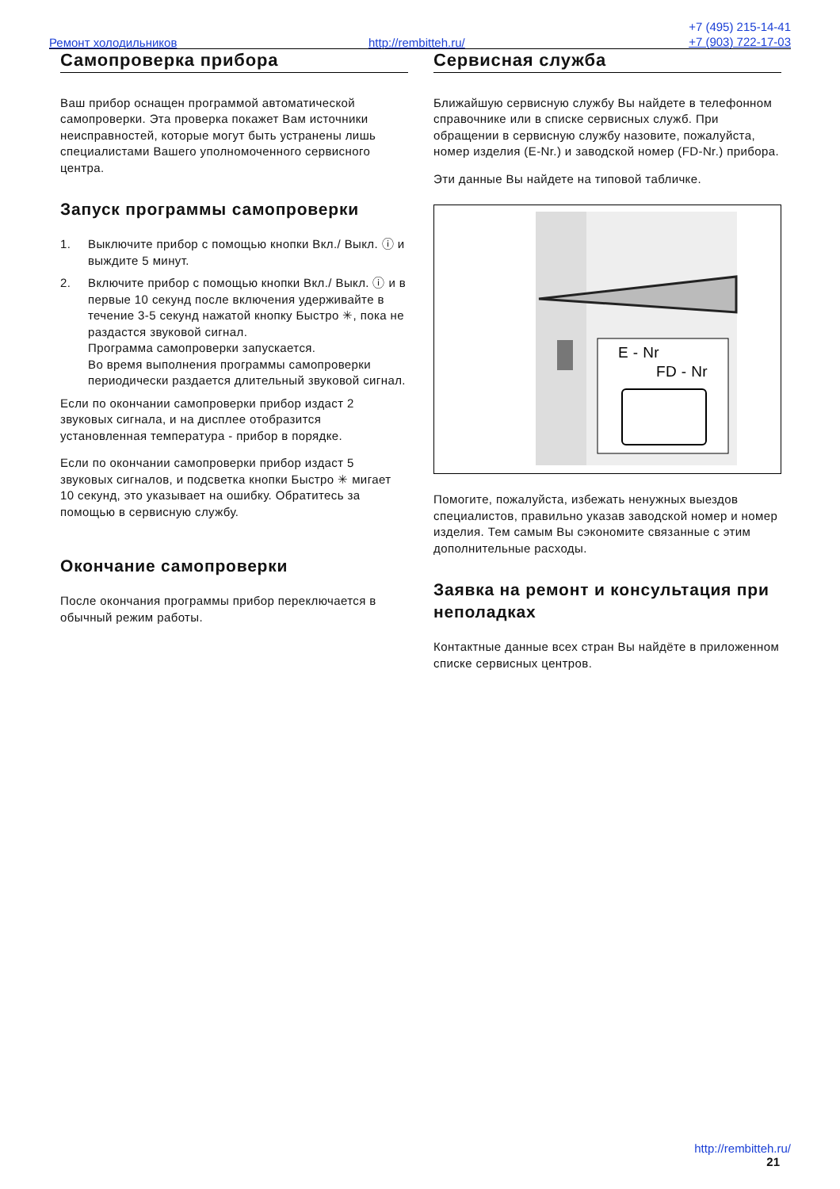Ремонт холодильников http://rembitteh.ru/
+7 (495) 215-14-41
+7 (903) 722-17-03
Самопроверка прибора
Ваш прибор оснащен программой автоматической самопроверки. Эта проверка покажет Вам источники неисправностей, которые могут быть устранены лишь специалистами Вашего уполномоченного сервисного центра.
Запуск программы самопроверки
1. Выключите прибор с помощью кнопки Вкл./ Выкл. ⓘ и выждите 5 минут.
2. Включите прибор с помощью кнопки Вкл./ Выкл. ⓘ и в первые 10 секунд после включения удерживайте в течение 3-5 секунд нажатой кнопку Быстро ✳, пока не раздастся звуковой сигнал.
Программа самопроверки запускается.
Во время выполнения программы самопроверки периодически раздается длительный звуковой сигнал.
Если по окончании самопроверки прибор издаст 2 звуковых сигнала, и на дисплее отобразится установленная температура - прибор в порядке.
Если по окончании самопроверки прибор издаст 5 звуковых сигналов, и подсветка кнопки Быстро ✳ мигает 10 секунд, это указывает на ошибку. Обратитесь за помощью в сервисную службу.
Окончание самопроверки
После окончания программы прибор переключается в обычный режим работы.
Сервисная служба
Ближайшую сервисную службу Вы найдете в телефонном справочнике или в списке сервисных служб. При обращении в сервисную службу назовите, пожалуйста, номер изделия (E-Nr.) и заводской номер (FD-Nr.) прибора.
Эти данные Вы найдете на типовой табличке.
E - Nr
FD - Nr
Помогите, пожалуйста, избежать ненужных выездов специалистов, правильно указав заводской номер и номер изделия. Тем самым Вы сэкономите связанные с этим дополнительные расходы.
Заявка на ремонт и консультация при неполадках
Контактные данные всех стран Вы найдёте в приложенном списке сервисных центров.
http://rembitteh.ru/
21